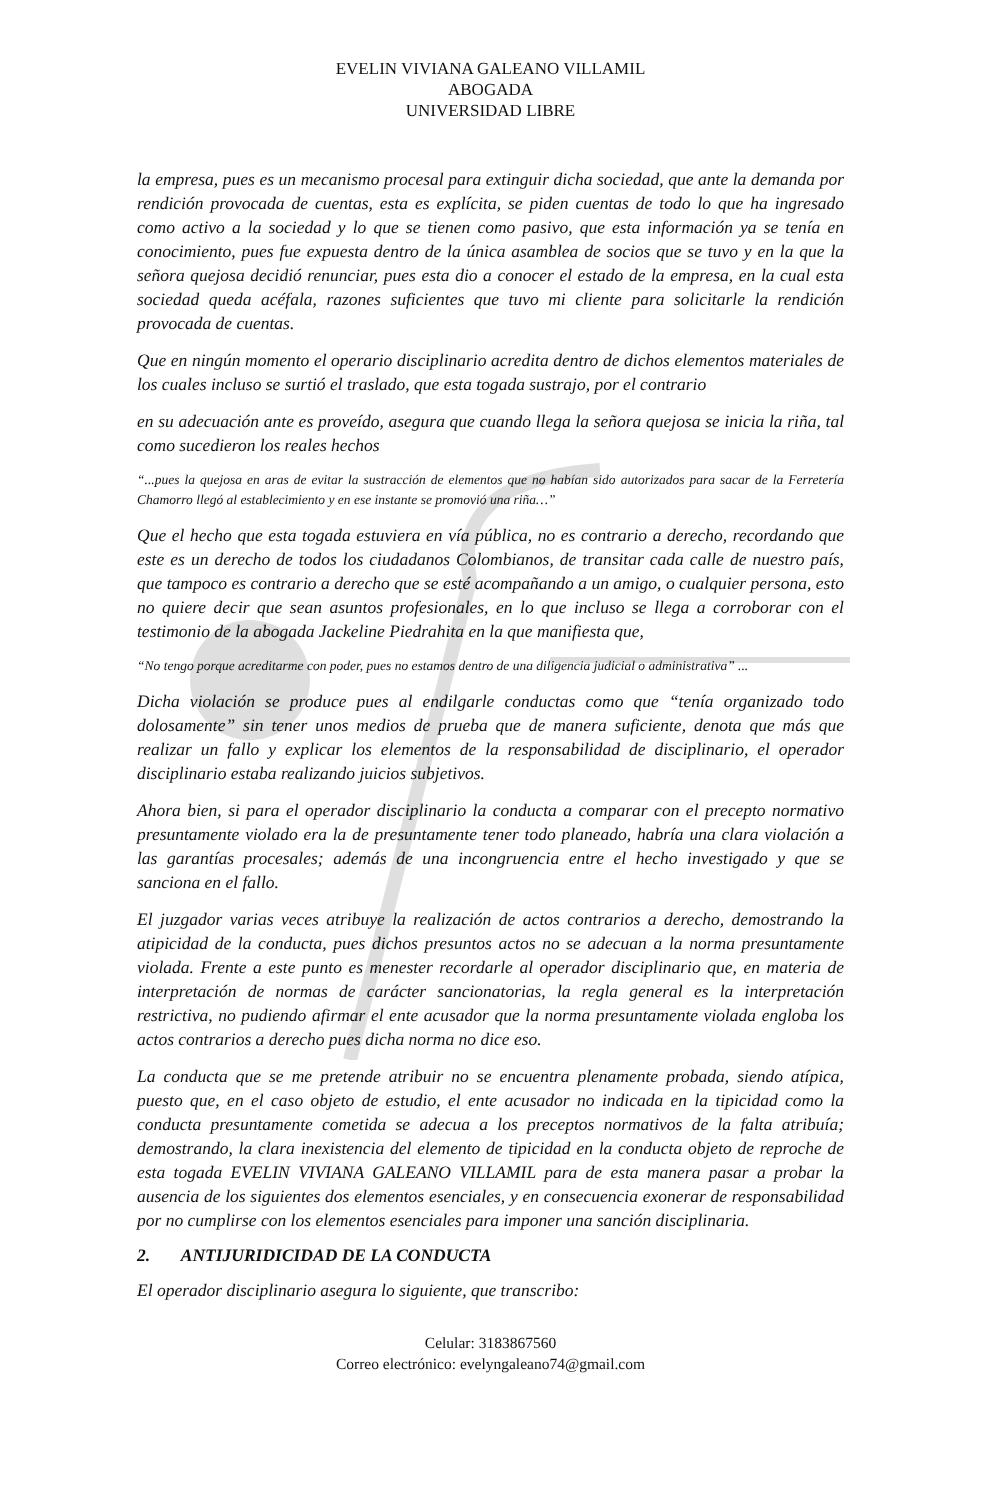EVELIN VIVIANA GALEANO VILLAMIL
ABOGADA
UNIVERSIDAD LIBRE
la empresa, pues es un mecanismo procesal para extinguir dicha sociedad, que ante la demanda por rendición provocada de cuentas, esta es explícita, se piden cuentas de todo lo que ha ingresado como activo a la sociedad y lo que se tienen como pasivo, que esta información ya se tenía en conocimiento, pues fue expuesta dentro de la única asamblea de socios que se tuvo y en la que la señora quejosa decidió renunciar, pues esta dio a conocer el estado de la empresa, en la cual esta sociedad queda acéfala, razones suficientes que tuvo mi cliente para solicitarle la rendición provocada de cuentas.
Que en ningún momento el operario disciplinario acredita dentro de dichos elementos materiales de los cuales incluso se surtió el traslado, que esta togada sustrajo, por el contrario
en su adecuación ante es proveído, asegura que cuando llega la señora quejosa se inicia la riña, tal como sucedieron los reales hechos
“...pues la quejosa en aras de evitar la sustracción de elementos que no habían sido autorizados para sacar de la Ferretería Chamorro llegó al establecimiento y en ese instante se promovió una riña…”
Que el hecho que esta togada estuviera en vía pública, no es contrario a derecho, recordando que este es un derecho de todos los ciudadanos Colombianos, de transitar cada calle de nuestro país, que tampoco es contrario a derecho que se esté acompañando a un amigo, o cualquier persona, esto no quiere decir que sean asuntos profesionales, en lo que incluso se llega a corroborar con el testimonio de la abogada Jackeline Piedrahita en la que manifiesta que,
“No tengo porque acreditarme con poder, pues no estamos dentro de una diligencia judicial o administrativa” ...
Dicha violación se produce pues al endilgarle conductas como que “tenía organizado todo dolosamente” sin tener unos medios de prueba que de manera suficiente, denota que más que realizar un fallo y explicar los elementos de la responsabilidad de disciplinario, el operador disciplinario estaba realizando juicios subjetivos.
Ahora bien, si para el operador disciplinario la conducta a comparar con el precepto normativo presuntamente violado era la de presuntamente tener todo planeado, habría una clara violación a las garantías procesales; además de una incongruencia entre el hecho investigado y que se sanciona en el fallo.
El juzgador varias veces atribuye la realización de actos contrarios a derecho, demostrando la atipicidad de la conducta, pues dichos presuntos actos no se adecuan a la norma presuntamente violada. Frente a este punto es menester recordarle al operador disciplinario que, en materia de interpretación de normas de carácter sancionatorias, la regla general es la interpretación restrictiva, no pudiendo afirmar el ente acusador que la norma presuntamente violada engloba los actos contrarios a derecho pues dicha norma no dice eso.
La conducta que se me pretende atribuir no se encuentra plenamente probada, siendo atípica, puesto que, en el caso objeto de estudio, el ente acusador no indicada en la tipicidad como la conducta presuntamente cometida se adecua a los preceptos normativos de la falta atribuía; demostrando, la clara inexistencia del elemento de tipicidad en la conducta objeto de reproche de esta togada EVELIN VIVIANA GALEANO VILLAMIL para de esta manera pasar a probar la ausencia de los siguientes dos elementos esenciales, y en consecuencia exonerar de responsabilidad por no cumplirse con los elementos esenciales para imponer una sanción disciplinaria.
2. ANTIJURIDICIDAD DE LA CONDUCTA
El operador disciplinario asegura lo siguiente, que transcribo:
Celular: 3183867560
Correo electrónico: evelyngaleano74@gmail.com